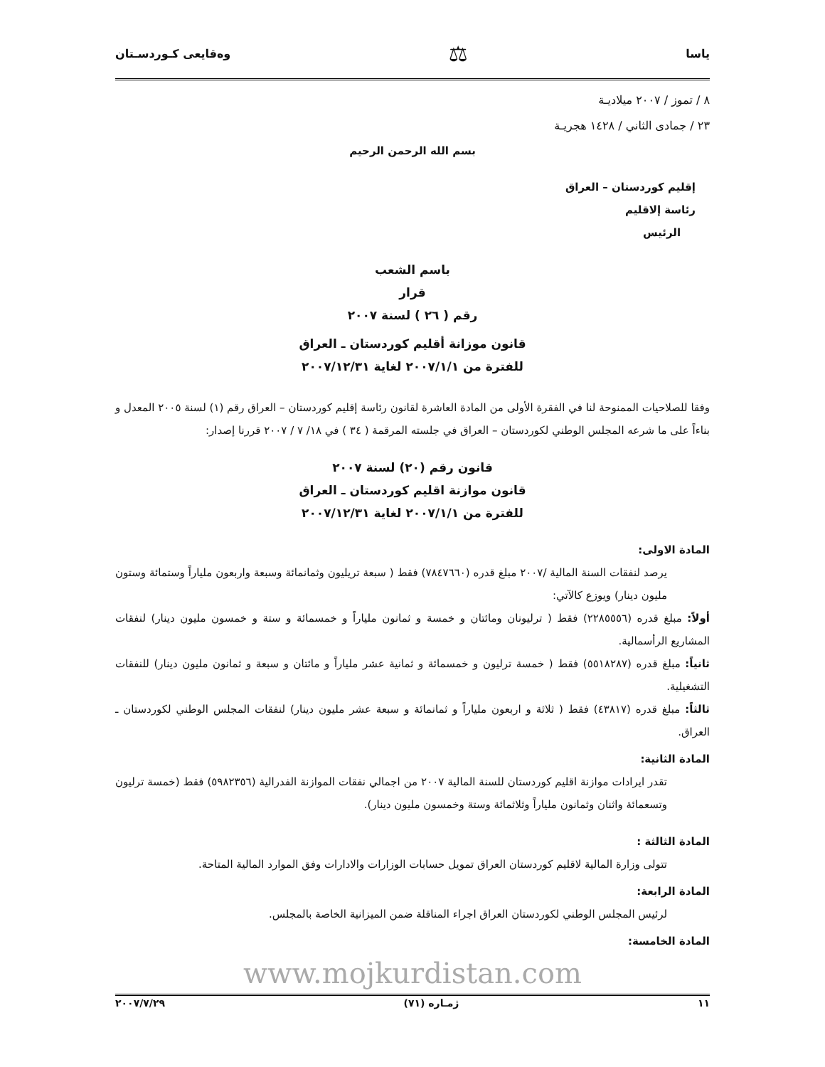ياسا ⚖ وەقايعى كـوردسـتان
٨ / تموز / ٢٠٠٧ ميلاديـة
٢٣ / جمادى الثاني / ١٤٢٨ هجريـة
بسم الله الرحمن الرحيم
إقليم كوردستان – العراق
رئاسة إلاقليم
الرئيس
باسم الشعب
قرار
رقم ( ٢٦ ) لسنة ٢٠٠٧
قانون موزانة أقليم كوردستان ـ العراق
للفترة من ٢٠٠٧/١/١ لغاية ٢٠٠٧/١٢/٣١
وفقا للصلاحيات الممنوحة لنا في الفقرة الأولى من المادة العاشرة لقانون رئاسة إقليم كوردستان – العراق رقم (١) لسنة ٢٠٠٥ المعدل و بناءاً على ما شرعه المجلس الوطني لكوردستان – العراق في جلسته المرقمة ( ٣٤ ) في ١٨/ ٧ / ٢٠٠٧ قررنا إصدار:
قانون رقم (٢٠) لسنة ٢٠٠٧
قانون موازنة اقليم كوردستان ـ العراق
للفترة من ٢٠٠٧/١/١ لغاية ٢٠٠٧/١٢/٣١
المادة الاولى:
يرصد لنفقات السنة المالية /٢٠٠٧ مبلغ قدره (٧٨٤٧٦٦٠) فقط ( سبعة تريليون وثمانمائة وسبعة واربعون ملياراً وستمائة وستون مليون دينار) ويوزع كالآتي:
أولاً: مبلغ قدره (٢٢٨٥٥٥٦) فقط ( ترليونان ومائتان و خمسة و ثمانون ملياراً و خمسمائة و ستة و خمسون مليون دينار) لنفقات المشاريع الرأسمالية.
ثانياً: مبلغ قدره (٥٥١٨٢٨٧) فقط ( خمسة ترليون و خمسمائة و ثمانية عشر ملياراً و مائتان و سبعة و ثمانون مليون دينار) للنفقات التشغيلية.
ثالثاً: مبلغ قدره (٤٣٨١٧) فقط ( ثلاثة و اربعون ملياراً و ثمانمائة و سبعة عشر مليون دينار) لنفقات المجلس الوطني لكوردستان ـ العراق.
المادة الثانية:
تقدر ايرادات موازنة اقليم كوردستان للسنة المالية ٢٠٠٧ من اجمالي نفقات الموازنة الفدرالية (٥٩٨٢٣٥٦) فقط (خمسة ترليون وتسعمائة واثنان وثمانون ملياراً وثلاثمائة وستة وخمسون مليون دينار).
المادة الثالثة :
تتولى وزارة المالية لاقليم كوردستان العراق تمويل حسابات الوزارات والادارات وفق الموارد المالية المتاحة.
المادة الرابعة:
لرئيس المجلس الوطني لكوردستان العراق اجراء المناقلة ضمن الميزانية الخاصة بالمجلس.
المادة الخامسة:
www.mojkurdistan.com
١١ ژمـاره (٧١) ٢٠٠٧/٧/٢٩